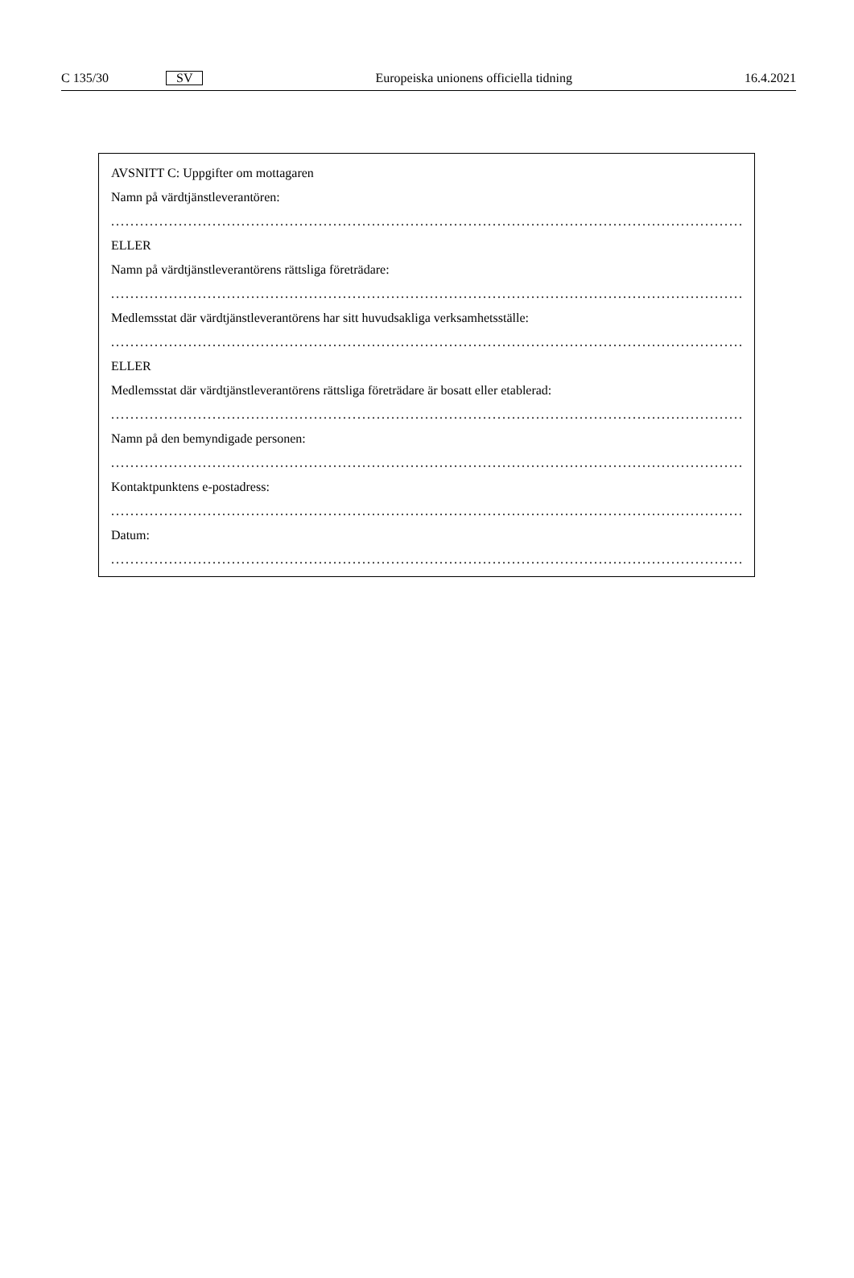C 135/30 SV Europeiska unionens officiella tidning 16.4.2021
AVSNITT C: Uppgifter om mottagaren
Namn på värdtjänstleverantören:
.........................................................................................................................................................
ELLER
Namn på värdtjänstleverantörens rättsliga företrädare:
.........................................................................................................................................................
Medlemsstat där värdtjänstleverantörens har sitt huvudsakliga verksamhetsställe:
.........................................................................................................................................................
ELLER
Medlemsstat där värdtjänstleverantörens rättsliga företrädare är bosatt eller etablerad:
.........................................................................................................................................................
Namn på den bemyndigade personen:
.........................................................................................................................................................
Kontaktpunktens e-postadress:
.........................................................................................................................................................
Datum:
.........................................................................................................................................................